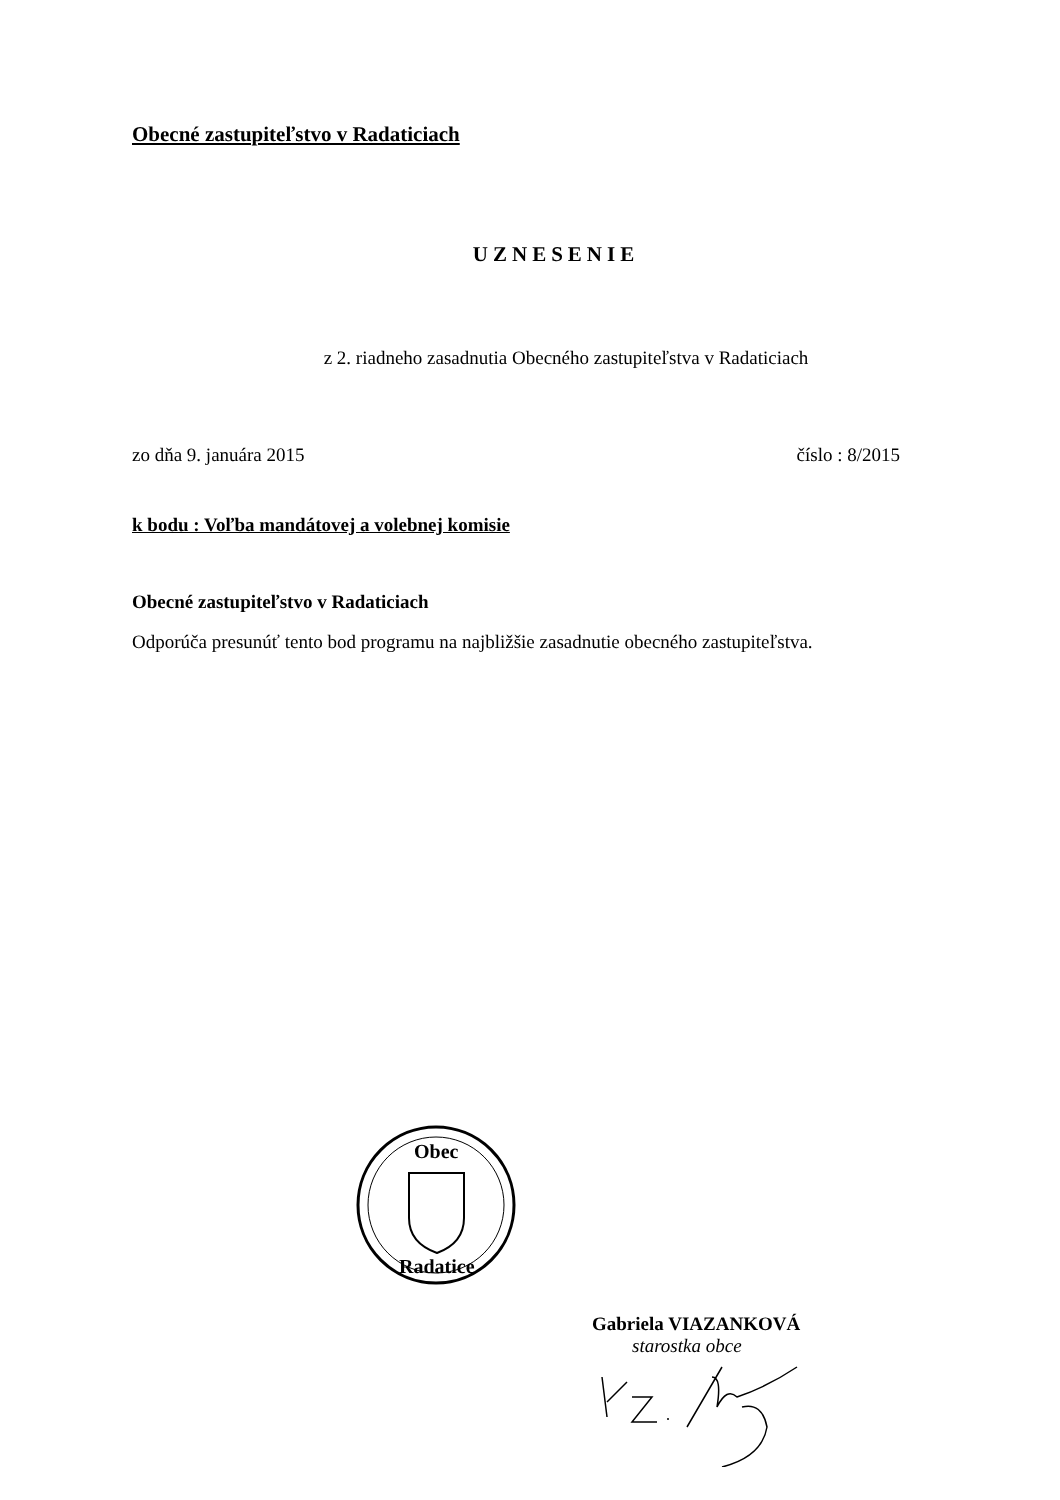Obecné zastupiteľstvo v Radaticiach
UZNESENIE
z 2. riadneho zasadnutia Obecného zastupiteľstva v Radaticiach
zo dňa 9. januára 2015 číslo : 8/2015
k bodu : Voľba mandátovej a volebnej komisie
Obecné zastupiteľstvo v Radaticiach
Odporúča presunúť tento bod programu na najbližšie zasadnutie obecného zastupiteľstva.
Obec
Radatice
Gabriela VIAZANKOVÁ
starostka obce